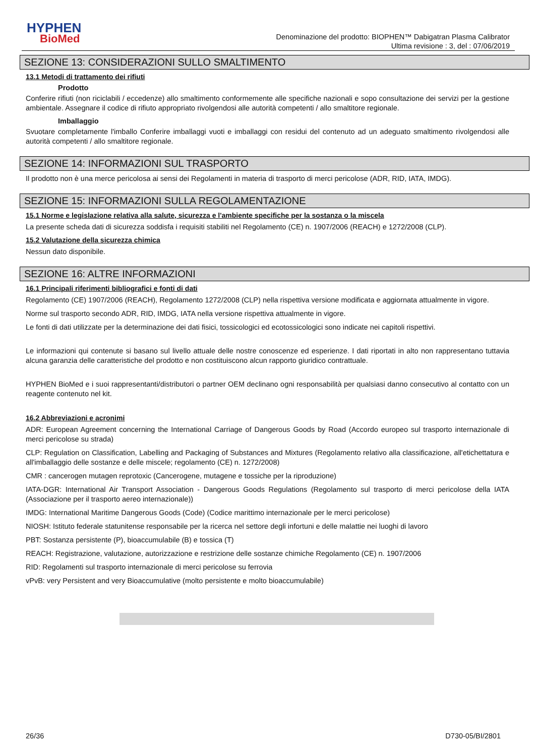HYPHEN
BioMed
Denominazione del prodotto: BIOPHEN™ Dabigatran Plasma Calibrator
Ultima revisione : 3, del : 07/06/2019
SEZIONE 13: CONSIDERAZIONI SULLO SMALTIMENTO
13.1 Metodi di trattamento dei rifiuti
Prodotto
Conferire rifiuti (non riciclabili / eccedenze) allo smaltimento conformemente alle specifiche nazionali e sopo consultazione dei servizi per la gestione ambientale. Assegnare il codice di rifiuto appropriato rivolgendosi alle autorità competenti / allo smaltitore regionale.
Imballaggio
Svuotare completamente l'imballo Conferire imballaggi vuoti e imballaggi con residui del contenuto ad un adeguato smaltimento rivolgendosi alle autorità competenti / allo smaltitore regionale.
SEZIONE 14: INFORMAZIONI SUL TRASPORTO
Il prodotto non è una merce pericolosa ai sensi dei Regolamenti in materia di trasporto di merci pericolose (ADR, RID, IATA, IMDG).
SEZIONE 15: INFORMAZIONI SULLA REGOLAMENTAZIONE
15.1 Norme e legislazione relativa alla salute, sicurezza e l'ambiente specifiche per la sostanza o la miscela
La presente scheda dati di sicurezza soddisfa i requisiti stabiliti nel Regolamento (CE) n. 1907/2006 (REACH) e 1272/2008 (CLP).
15.2 Valutazione della sicurezza chimica
Nessun dato disponibile.
SEZIONE 16: ALTRE INFORMAZIONI
16.1 Principali riferimenti bibliografici e fonti di dati
Regolamento (CE) 1907/2006 (REACH), Regolamento 1272/2008 (CLP) nella rispettiva versione modificata e aggiornata attualmente in vigore.
Norme sul trasporto secondo ADR, RID, IMDG, IATA nella versione rispettiva attualmente in vigore.
Le fonti di dati utilizzate per la determinazione dei dati fisici, tossicologici ed ecotossicologici sono indicate nei capitoli rispettivi.
Le informazioni qui contenute si basano sul livello attuale delle nostre conoscenze ed esperienze. I dati riportati in alto non rappresentano tuttavia alcuna garanzia delle caratteristiche del prodotto e non costituiscono alcun rapporto giuridico contrattuale.
HYPHEN BioMed e i suoi rappresentanti/distributori o partner OEM declinano ogni responsabilità per qualsiasi danno consecutivo al contatto con un reagente contenuto nel kit.
16.2 Abbreviazioni e acronimi
ADR: European Agreement concerning the International Carriage of Dangerous Goods by Road (Accordo europeo sul trasporto internazionale di merci pericolose su strada)
CLP: Regulation on Classification, Labelling and Packaging of Substances and Mixtures (Regolamento relativo alla classificazione, all'etichettatura e all'imballaggio delle sostanze e delle miscele; regolamento (CE) n. 1272/2008)
CMR : cancerogen mutagen reprotoxic (Cancerogene, mutagene e tossiche per la riproduzione)
IATA-DGR: International Air Transport Association - Dangerous Goods Regulations (Regolamento sul trasporto di merci pericolose della IATA (Associazione per il trasporto aereo internazionale))
IMDG: International Maritime Dangerous Goods (Code) (Codice marittimo internazionale per le merci pericolose)
NIOSH: Istituto federale statunitense responsabile per la ricerca nel settore degli infortuni e delle malattie nei luoghi di lavoro
PBT: Sostanza persistente (P), bioaccumulabile (B) e tossica (T)
REACH: Registrazione, valutazione, autorizzazione e restrizione delle sostanze chimiche Regolamento (CE) n. 1907/2006
RID: Regolamenti sul trasporto internazionale di merci pericolose su ferrovia
vPvB: very Persistent and very Bioaccumulative (molto persistente e molto bioaccumulabile)
26/36 D730-05/BI/2801